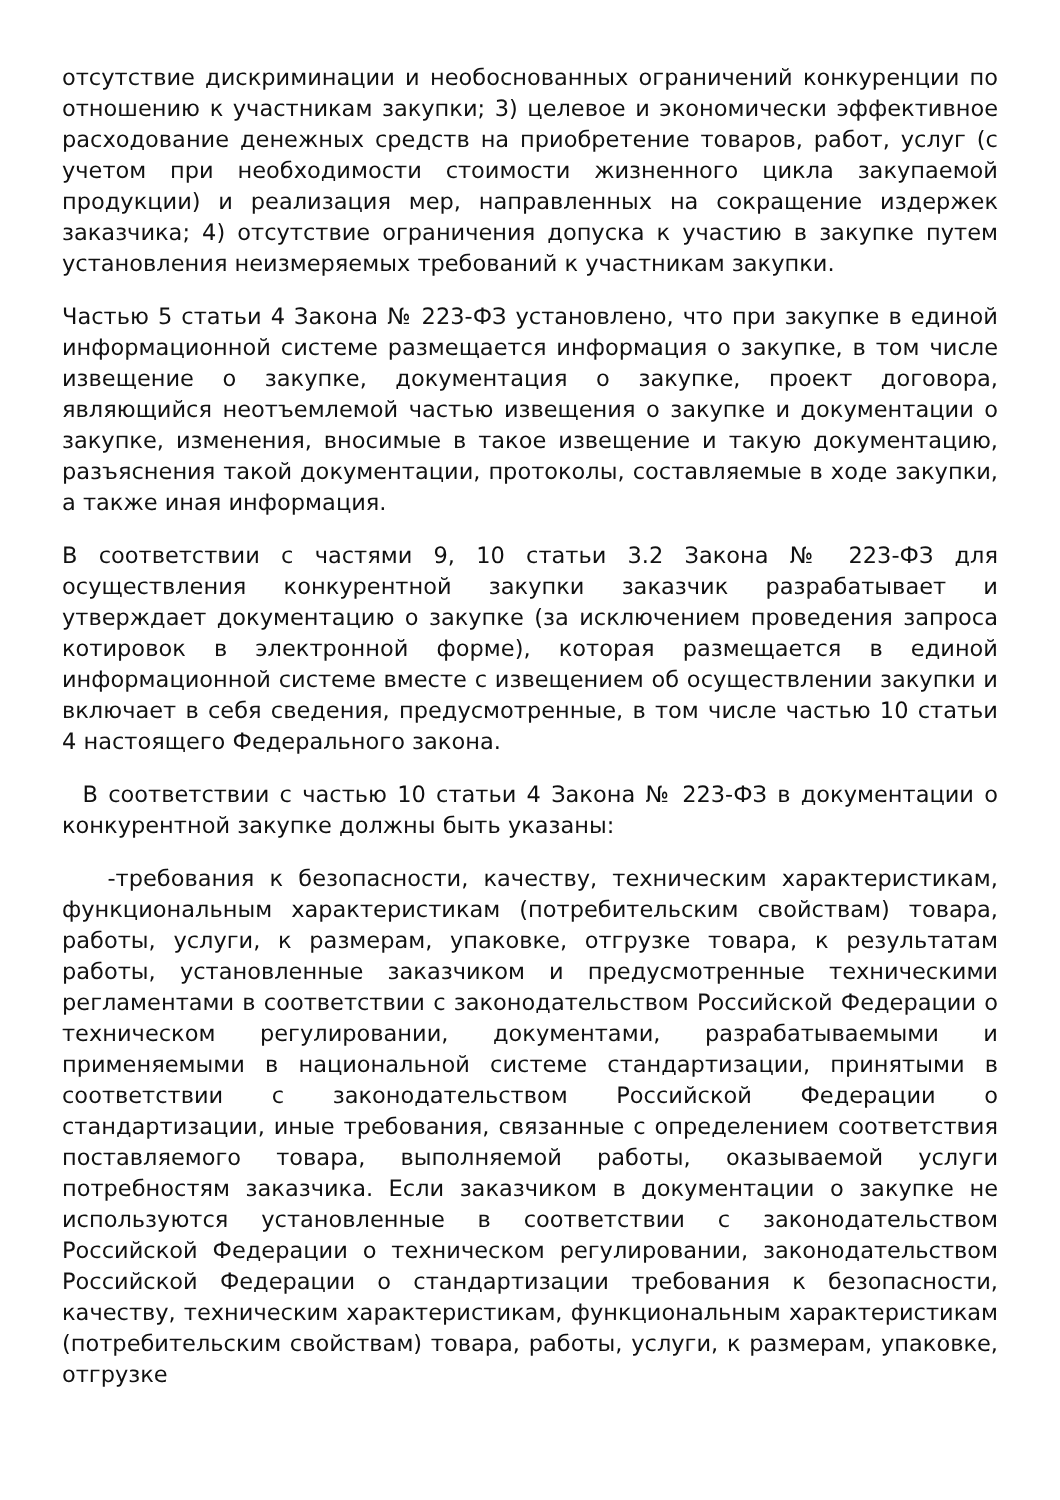отсутствие дискриминации и необоснованных ограничений конкуренции по отношению к участникам закупки; 3) целевое и экономически эффективное расходование денежных средств на приобретение товаров, работ, услуг (с учетом при необходимости стоимости жизненного цикла закупаемой продукции) и реализация мер, направленных на сокращение издержек заказчика; 4) отсутствие ограничения допуска к участию в закупке путем установления неизмеряемых требований к участникам закупки.
Частью 5 статьи 4 Закона № 223-ФЗ установлено, что при закупке в единой информационной системе размещается информация о закупке, в том числе извещение о закупке, документация о закупке, проект договора, являющийся неотъемлемой частью извещения о закупке и документации о закупке, изменения, вносимые в такое извещение и такую документацию, разъяснения такой документации, протоколы, составляемые в ходе закупки, а также иная информация.
В соответствии с частями 9, 10 статьи 3.2 Закона № 223-ФЗ для осуществления конкурентной закупки заказчик разрабатывает и утверждает документацию о закупке (за исключением проведения запроса котировок в электронной форме), которая размещается в единой информационной системе вместе с извещением об осуществлении закупки и включает в себя сведения, предусмотренные, в том числе частью 10 статьи 4 настоящего Федерального закона.
В соответствии с частью 10 статьи 4 Закона № 223-ФЗ в документации о конкурентной закупке должны быть указаны:
-требования к безопасности, качеству, техническим характеристикам, функциональным характеристикам (потребительским свойствам) товара, работы, услуги, к размерам, упаковке, отгрузке товара, к результатам работы, установленные заказчиком и предусмотренные техническими регламентами в соответствии с законодательством Российской Федерации о техническом регулировании, документами, разрабатываемыми и применяемыми в национальной системе стандартизации, принятыми в соответствии с законодательством Российской Федерации о стандартизации, иные требования, связанные с определением соответствия поставляемого товара, выполняемой работы, оказываемой услуги потребностям заказчика. Если заказчиком в документации о закупке не используются установленные в соответствии с законодательством Российской Федерации о техническом регулировании, законодательством Российской Федерации о стандартизации требования к безопасности, качеству, техническим характеристикам, функциональным характеристикам (потребительским свойствам) товара, работы, услуги, к размерам, упаковке, отгрузке